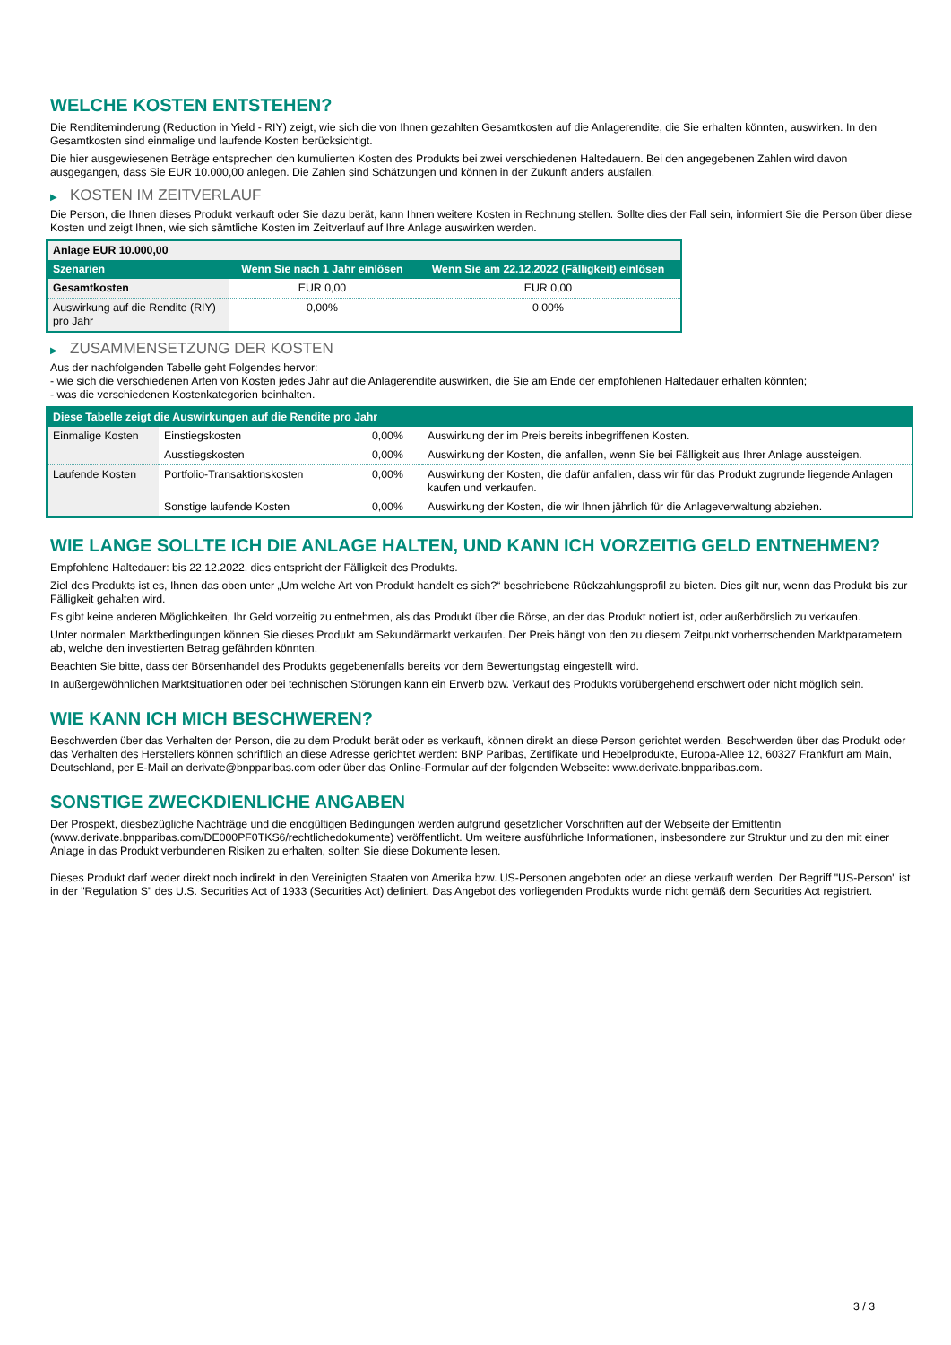WELCHE KOSTEN ENTSTEHEN?
Die Renditeminderung (Reduction in Yield - RIY) zeigt, wie sich die von Ihnen gezahlten Gesamtkosten auf die Anlagerendite, die Sie erhalten könnten, auswirken. In den Gesamtkosten sind einmalige und laufende Kosten berücksichtigt.
Die hier ausgewiesenen Beträge entsprechen den kumulierten Kosten des Produkts bei zwei verschiedenen Haltedauern. Bei den angegebenen Zahlen wird davon ausgegangen, dass Sie EUR 10.000,00 anlegen. Die Zahlen sind Schätzungen und können in der Zukunft anders ausfallen.
▶ KOSTEN IM ZEITVERLAUF
Die Person, die Ihnen dieses Produkt verkauft oder Sie dazu berät, kann Ihnen weitere Kosten in Rechnung stellen. Sollte dies der Fall sein, informiert Sie die Person über diese Kosten und zeigt Ihnen, wie sich sämtliche Kosten im Zeitverlauf auf Ihre Anlage auswirken werden.
| Anlage EUR 10.000,00 | | |
| Szenarien | Wenn Sie nach 1 Jahr einlösen | Wenn Sie am 22.12.2022 (Fälligkeit) einlösen |
| Gesamtkosten | EUR 0,00 | EUR 0,00 |
| Auswirkung auf die Rendite (RIY) pro Jahr | 0,00% | 0,00% |
▶ ZUSAMMENSETZUNG DER KOSTEN
Aus der nachfolgenden Tabelle geht Folgendes hervor:
- wie sich die verschiedenen Arten von Kosten jedes Jahr auf die Anlagerendite auswirken, die Sie am Ende der empfohlenen Haltedauer erhalten könnten;
- was die verschiedenen Kostenkategorien beinhalten.
| Diese Tabelle zeigt die Auswirkungen auf die Rendite pro Jahr | | | |
| --- | --- | --- | --- |
| Einmalige Kosten | Einstiegskosten | 0,00% | Auswirkung der im Preis bereits inbegriffenen Kosten. |
| | Ausstiegskosten | 0,00% | Auswirkung der Kosten, die anfallen, wenn Sie bei Fälligkeit aus Ihrer Anlage aussteigen. |
| Laufende Kosten | Portfolio-Transaktionskosten | 0,00% | Auswirkung der Kosten, die dafür anfallen, dass wir für das Produkt zugrunde liegende Anlagen kaufen und verkaufen. |
| | Sonstige laufende Kosten | 0,00% | Auswirkung der Kosten, die wir Ihnen jährlich für die Anlageverwaltung abziehen. |
WIE LANGE SOLLTE ICH DIE ANLAGE HALTEN, UND KANN ICH VORZEITIG GELD ENTNEHMEN?
Empfohlene Haltedauer: bis 22.12.2022, dies entspricht der Fälligkeit des Produkts.
Ziel des Produkts ist es, Ihnen das oben unter „Um welche Art von Produkt handelt es sich?“ beschriebene Rückzahlungsprofil zu bieten. Dies gilt nur, wenn das Produkt bis zur Fälligkeit gehalten wird.
Es gibt keine anderen Möglichkeiten, Ihr Geld vorzeitig zu entnehmen, als das Produkt über die Börse, an der das Produkt notiert ist, oder außerbörslich zu verkaufen.
Unter normalen Marktbedingungen können Sie dieses Produkt am Sekundärmarkt verkaufen. Der Preis hängt von den zu diesem Zeitpunkt vorherrschenden Marktparametern ab, welche den investierten Betrag gefährden könnten.
Beachten Sie bitte, dass der Börsenhandel des Produkts gegebenenfalls bereits vor dem Bewertungstag eingestellt wird.
In außergewöhnlichen Marktsituationen oder bei technischen Störungen kann ein Erwerb bzw. Verkauf des Produkts vorübergehend erschwert oder nicht möglich sein.
WIE KANN ICH MICH BESCHWEREN?
Beschwerden über das Verhalten der Person, die zu dem Produkt berät oder es verkauft, können direkt an diese Person gerichtet werden. Beschwerden über das Produkt oder das Verhalten des Herstellers können schriftlich an diese Adresse gerichtet werden: BNP Paribas, Zertifikate und Hebelprodukte, Europa-Allee 12, 60327 Frankfurt am Main, Deutschland, per E-Mail an derivate@bnpparibas.com oder über das Online-Formular auf der folgenden Webseite: www.derivate.bnpparibas.com.
SONSTIGE ZWECKDIENLICHE ANGABEN
Der Prospekt, diesbezügliche Nachträge und die endgültigen Bedingungen werden aufgrund gesetzlicher Vorschriften auf der Webseite der Emittentin (www.derivate.bnpparibas.com/DE000PF0TKS6/rechtlichedokumente) veröffentlicht. Um weitere ausführliche Informationen, insbesondere zur Struktur und zu den mit einer Anlage in das Produkt verbundenen Risiken zu erhalten, sollten Sie diese Dokumente lesen.
Dieses Produkt darf weder direkt noch indirekt in den Vereinigten Staaten von Amerika bzw. US-Personen angeboten oder an diese verkauft werden. Der Begriff "US-Person" ist in der "Regulation S" des U.S. Securities Act of 1933 (Securities Act) definiert. Das Angebot des vorliegenden Produkts wurde nicht gemäß dem Securities Act registriert.
3 / 3